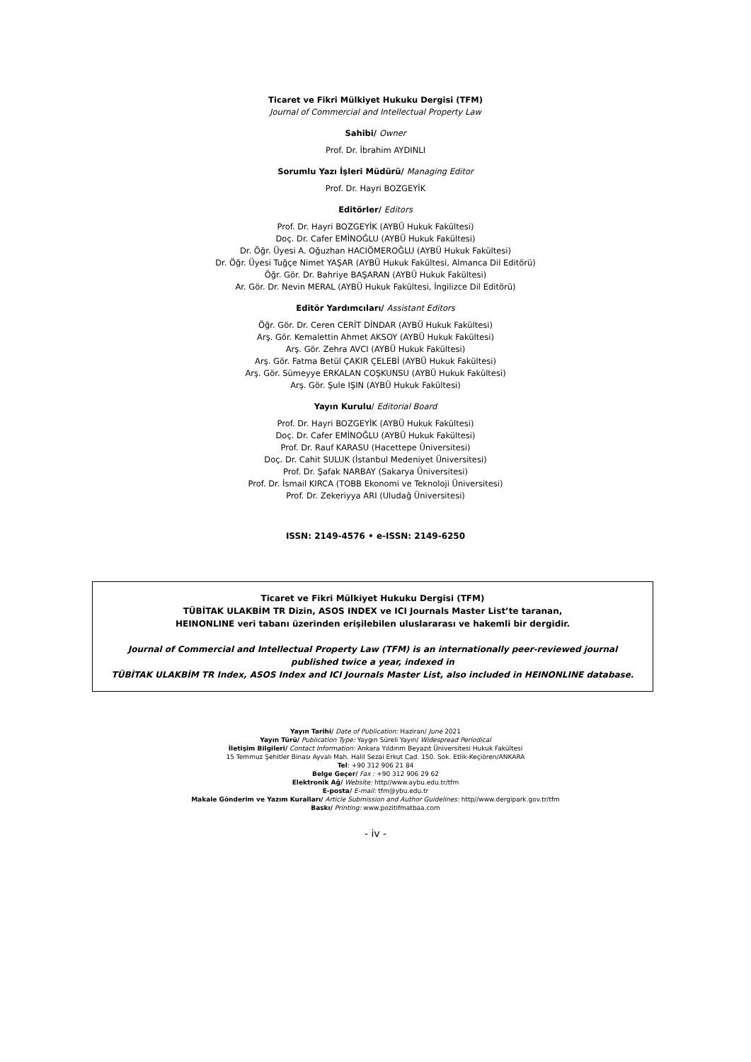Ticaret ve Fikri Mülkiyet Hukuku Dergisi (TFM)
Journal of Commercial and Intellectual Property Law
Sahibi/ Owner
Prof. Dr. İbrahim AYDINLI
Sorumlu Yazı İşleri Müdürü/ Managing Editor
Prof. Dr. Hayri BOZGEYİK
Editörler/ Editors
Prof. Dr. Hayri BOZGEYİK (AYBÜ Hukuk Fakültesi)
Doç. Dr. Cafer EMİNOĞLU (AYBÜ Hukuk Fakültesi)
Dr. Öğr. Üyesi A. Oğuzhan HACIÖMEROĞLU (AYBÜ Hukuk Fakültesi)
Dr. Öğr. Üyesi Tuğçe Nimet YAŞAR (AYBÜ Hukuk Fakültesi, Almanca Dil Editörü)
Öğr. Gör. Dr. Bahriye BAŞARAN (AYBÜ Hukuk Fakültesi)
Ar. Gör. Dr. Nevin MERAL (AYBÜ Hukuk Fakültesi, İngilizce Dil Editörü)
Editör Yardımcıları/ Assistant Editors
Öğr. Gör. Dr. Ceren CERİT DİNDAR (AYBÜ Hukuk Fakültesi)
Arş. Gör. Kemalettin Ahmet AKSOY (AYBÜ Hukuk Fakültesi)
Arş. Gör. Zehra AVCI (AYBÜ Hukuk Fakültesi)
Arş. Gör. Fatma Betül ÇAKIR ÇELEBİ (AYBÜ Hukuk Fakültesi)
Arş. Gör. Sümeyye ERKALAN COŞKUNSU (AYBÜ Hukuk Fakültesi)
Arş. Gör. Şule IŞIN (AYBÜ Hukuk Fakültesi)
Yayın Kurulu/ Editorial Board
Prof. Dr. Hayri BOZGEYİK (AYBÜ Hukuk Fakültesi)
Doç. Dr. Cafer EMİNOĞLU (AYBÜ Hukuk Fakültesi)
Prof. Dr. Rauf KARASU (Hacettepe Üniversitesi)
Doç. Dr. Cahit SULUK (İstanbul Medeniyet Üniversitesi)
Prof. Dr. Şafak NARBAY (Sakarya Üniversitesi)
Prof. Dr. İsmail KIRCA (TOBB Ekonomi ve Teknoloji Üniversitesi)
Prof. Dr. Zekeriyya ARI (Uludağ Üniversitesi)
ISSN: 2149-4576 • e-ISSN: 2149-6250
Ticaret ve Fikri Mülkiyet Hukuku Dergisi (TFM)
TÜBİTAK ULAKBİM TR Dizin, ASOS INDEX ve ICI Journals Master List’te taranan,
HEINONLINE veri tabanı üzerinden erişilebilen uluslararası ve hakemli bir dergidir.
Journal of Commercial and Intellectual Property Law (TFM) is an internationally peer-reviewed journal
published twice a year, indexed in
TÜBİTAK ULAKBİM TR Index, ASOS Index and ICI Journals Master List, also included in HEINONLINE database.
Yayın Tarihi/ Date of Publication: Haziran/ June 2021
Yayın Türü/ Publication Type: Yaygın Süreli Yayın/ Widespread Periodical
İletişim Bilgileri/ Contact Information: Ankara Yıldırım Beyazıt Üniversitesi Hukuk Fakültesi
15 Temmuz Şehitler Binası Ayvalı Mah. Halil Sezai Erkut Cad. 150. Sok. Etlik-Keçiören/ANKARA
Tel: +90 312 906 21 84
Belge Geçer/ Fax : +90 312 906 29 62
Elektronik Ağ/ Website: http//www.aybu.edu.tr/tfm
E-posta/ E-mail: tfm@ybu.edu.tr
Makale Gönderim ve Yazım Kuralları/ Article Submission and Author Guidelines: http//www.dergipark.gov.tr/tfm
Baskı/ Printing: www.pozitifmatbaa.com
- iv -